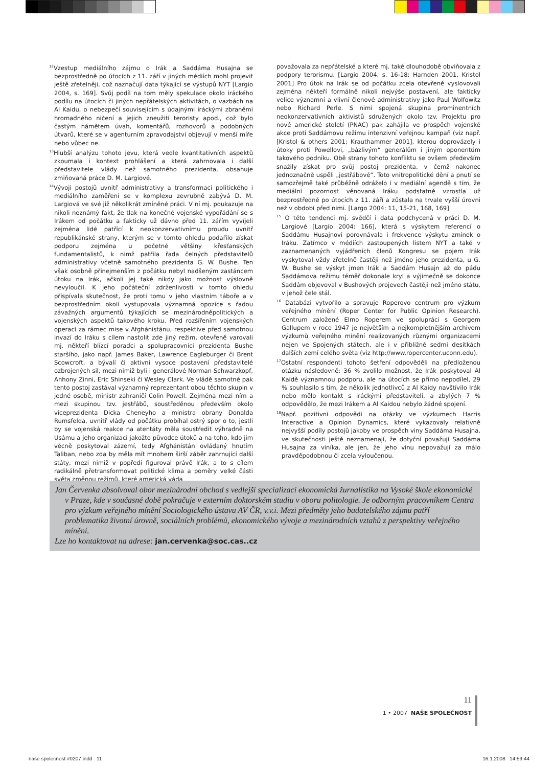<sup>12</sup> Vzestup mediálního zájmu o Irák a Saddáma Husajna se bezprostředně po útocích z 11. září v jiných médiích mohl projevit ještě zřetelněji, což naznačují data týkající se výstupů NYT [Largio 2004, s. 169]. Svůj podíl na tom měly spekulace okolo iráckého podílu na útocích či jiných nepřátelských aktivitách, o vazbách na Al Kaidu, o nebezpečí souvisejícím s údajnými iráckými zbraněmi hromadného ničení a jejich zneužití teroristy apod., což bylo častým námětem úvah, komentářů, rozhovorů a podobných útvarů, které se v agenturním zpravodajství objevují v menší míře nebo vůbec ne.
<sup>13</sup> Hlubší analýzu tohoto jevu, která vedle kvantitativních aspektů zkoumala i kontext prohlášení a která zahrnovala i další představitele vlády než samotného prezidenta, obsahuje zmiňovaná práce D. M. Largiové.
<sup>14</sup> Vývoji postojů uvnitř administrativy a transformací politického i mediálního zaměření se v komplexu zevrubně zabývá D. M. Largiová ve své již několikrát zmíněné práci. V ní mj. poukazuje na nikoli neznámý fakt, že tlak na konečné vojenské vypořádání se s Irákem od počátku a fakticky už dávno před 11. zářím vyvíjeli zejména lidé patřící k neokonzervativnímu proudu uvnitř republikánské strany, kterým se v tomto ohledu podařilo získat podporu zejména u početné většiny křesťanských fundamentalistů, k nimž patřila řada čelných představitelů administrativy včetně samotného prezidenta G. W. Bushe. Ten však osobně přinejmenším z počátku nebyl nadšeným zastáncem útoku na Irák, ačkoli jej také nikdy jako možnost výslovně nevyloučil. K jeho počáteční zdrženlivosti v tomto ohledu přispívala skutečnost, že proti tomu v jeho vlastním táboře a v bezprostředním okolí vystupovala významná opozice s řadou závažných argumentů týkajících se mezinárodněpolitických a vojenských aspektů takového kroku. Před rozšířením vojenských operací za rámec mise v Afghánistánu, respektive před samotnou invazí do Iráku s cílem nastolit zde jiný režim, otevřeně varovali mj. někteří blízcí poradci a spolupracovníci prezidenta Bushe staršího, jako např. James Baker, Lawrence Eagleburger či Brent Scowcroft, a bývalí či aktivní vysoce postavení představitelé ozbrojených sil, mezi nimiž byli i generálové Norman Schwarzkopf, Anhony Zinni, Eric Shinseki či Wesley Clark. Ve vládě samotné pak tento postoj zastával významný reprezentant obou těchto skupin v jedné osobě, ministr zahraničí Colin Powell. Zejména mezi ním a mezi skupinou tzv. jestřábů, soustředěnou především okolo viceprezidenta Dicka Cheneyho a ministra obrany Donalda Rumsfelda, uvnitř vlády od počátku probíhal ostrý spor o to, jestli by se vojenská reakce na atentáty měla soustředit výhradně na Usámu a jeho organizaci jakožto původce útoků a na toho, kdo jim věcně poskytoval zázemí, tedy Afghánistán ovládaný hnutím Taliban, nebo zda by měla mít mnohem širší záběr zahrnující další státy, mezi nimiž v popředí figuroval právě Irák, a to s cílem radikálně přetransformovat politické klima a poměry velké části světa změnou režimů, které americká váda
považovala za nepřátelské a které mj. také dlouhodobě obviňovala z podpory terorismu. [Largio 2004, s. 16-18; Harnden 2001, Kristol 2001] Pro útok na Irák se od počátku zcela otevřeně vyslovovali zejména někteří formálně nikoli nejvýše postavení, ale fakticky velice významní a vlivní členové administrativy jako Paul Wolfowitz nebo Richard Perle. S nimi spojená skupina prominentních neokonzervativních aktivistů sdružených okolo tzv. Projektu pro nové americké století (PNAC) pak zahájila ve prospěch vojenské akce proti Saddámovu režimu intenzivní veřejnou kampaň (viz např. [Kristol & others 2001; Krauthammer 2001], kterou doprovázely i útoky proti Powellovi, „bázlivým“ generálům i jiným oponentům takového podniku. Obě strany tohoto konfliktu se ovšem především snažily získat pro svůj postoj prezidenta, v čemž nakonec jednoznačně uspěli „jestřábové“. Toto vnitropolitické dění a pnutí se samozřejmě také průběžně odráželo i v mediální agendě s tím, že mediální pozornost věnovaná Iráku podstatně vzrostla už bezprostředně po útocích z 11. září a zůstala na trvale vyšší úrovni než v období před nimi. [Largo 2004: 11, 15-21, 168, 169]
<sup>15</sup> O této tendenci mj. svědčí i data podchycená v práci D. M. Largiové [Largio 2004: 166], která s výskytem referencí o Saddámu Husajnovi porovnávala i frekvence výskytu zmínek o Iráku. Zatímco v médiích zastoupených listem NYT a také v zaznamenaných vyjádřeních členů Kongresu se pojem Irák vyskytoval vždy zřetelně častěji než jméno jeho prezidenta, u G. W. Bushe se výskyt jmen Irák a Saddám Husajn až do pádu Saddámova režimu téměř dokonale kryl a výjimečně se dokonce Saddám objevoval v Bushových projevech častěji než jméno státu, v jehož čele stál.
<sup>16</sup> Databázi vytvořilo a spravuje Roperovo centrum pro výzkum veřejného mínění (Roper Center for Public Opinion Research). Centrum založené Elmo Roperem ve spolupráci s Georgem Gallupem v roce 1947 je největším a nejkompletnějším archivem výzkumů veřejného mínění realizovaných různými organizacemi nejen ve Spojených státech, ale i v přibližně sedmi desítkách dalších zemí celého světa (viz http://www.ropercenter.uconn.edu).
<sup>17</sup> Ostatní respondenti tohoto šetření odpověděli na předloženou otázku následovně: 36 % zvolilo možnost, že Irák poskytoval Al Kaidě významnou podporu, ale na útocích se přímo nepodílel, 29 % souhlasilo s tím, že několik jednotlivců z Al Kaidy navštívilo Irák nebo mělo kontakt s iráckými představiteli, a zbylých 7 % odpovědělo, že mezi Irákem a Al Kaidou nebylo žádné spojení.
<sup>18</sup> Např. pozitivní odpovědi na otázky ve výzkumech Harris Interactive a Opinion Dynamics, které vykazovaly relativně nejvyšší podíly postojů jakoby ve prospěch viny Saddáma Husajna, ve skutečnosti ještě neznamenají, že dotyční považují Saddáma Husajna za viníka, ale jen, že jeho vinu nepovažují za málo pravděpodobnou či zcela vyloučenou.
Jan Červenka absolvoval obor mezinárodní obchod s vedlejší specializací ekonomická žurnalistika na Vysoké škole ekonomické v Praze, kde v současné době pokračuje v externím doktorském studiu v oboru politologie. Je odborným pracovníkem Centra pro výzkum veřejného mínění Sociologického ústavu AV ČR, v.v.i. Mezi předměty jeho badatelského zájmu patří problematika životní úrovně, sociálních problémů, ekonomického vývoje a mezinárodních vztahů z perspektivy veřejného mínění.
Lze ho kontaktovat na adrese: jan.cervenka@soc.cas..cz
11
1 • 2007 NAŠE SPOLEČNOST
nase spolecnost #0207.indd 11
16.1.2008 14:59:44